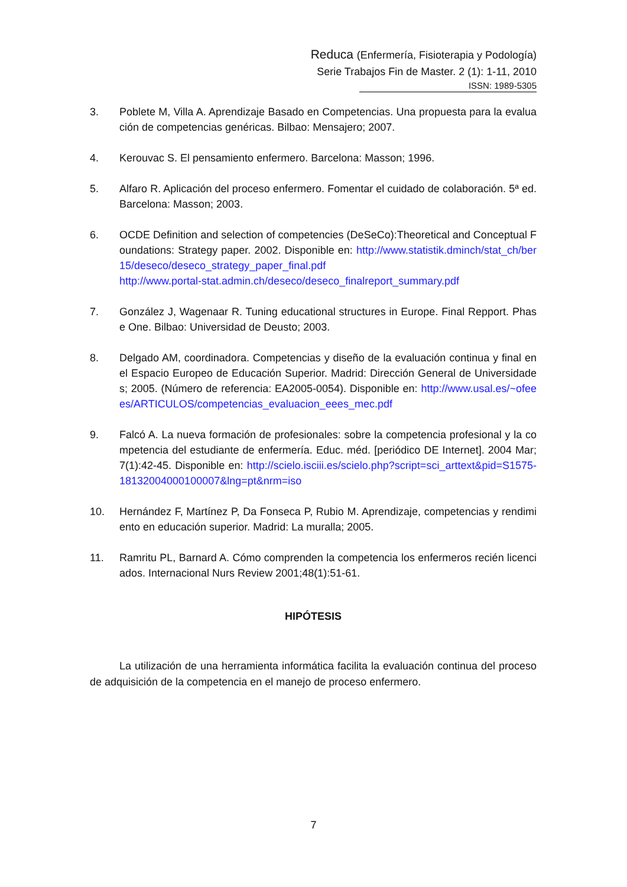Reduca (Enfermería, Fisioterapia y Podología)
Serie Trabajos Fin de Master. 2 (1): 1-11, 2010
ISSN: 1989-5305
3. Poblete M, Villa A. Aprendizaje Basado en Competencias. Una propuesta para la evaluación de competencias genéricas. Bilbao: Mensajero; 2007.
4. Kerouvac S. El pensamiento enfermero. Barcelona: Masson; 1996.
5. Alfaro R. Aplicación del proceso enfermero. Fomentar el cuidado de colaboración. 5ª ed. Barcelona: Masson; 2003.
6. OCDE Definition and selection of competencies (DeSeCo):Theoretical and Conceptual Foundations: Strategy paper. 2002. Disponible en: http://www.statistik.dminch/stat_ch/ber15/deseco/deseco_strategy_paper_final.pdf
http://www.portal-stat.admin.ch/deseco/deseco_finalreport_summary.pdf
7. González J, Wagenaar R. Tuning educational structures in Europe. Final Repport. Phase One. Bilbao: Universidad de Deusto; 2003.
8. Delgado AM, coordinadora. Competencias y diseño de la evaluación continua y final en el Espacio Europeo de Educación Superior. Madrid: Dirección General de Universidades; 2005. (Número de referencia: EA2005-0054). Disponible en: http://www.usal.es/~ofeees/ARTICULOS/competencias_evaluacion_eees_mec.pdf
9. Falcó A. La nueva formación de profesionales: sobre la competencia profesional y la competencia del estudiante de enfermería. Educ. méd. [periódico DE Internet]. 2004 Mar; 7(1):42-45. Disponible en: http://scielo.isciii.es/scielo.php?script=sci_arttext&pid=S1575-18132004000100007&lng=pt&nrm=iso
10. Hernández F, Martínez P, Da Fonseca P, Rubio M. Aprendizaje, competencias y rendimiento en educación superior. Madrid: La muralla; 2005.
11. Ramritu PL, Barnard A. Cómo comprenden la competencia los enfermeros recién licenciados. Internacional Nurs Review 2001;48(1):51-61.
HIPÓTESIS
La utilización de una herramienta informática facilita la evaluación continua del proceso de adquisición de la competencia en el manejo de proceso enfermero.
7